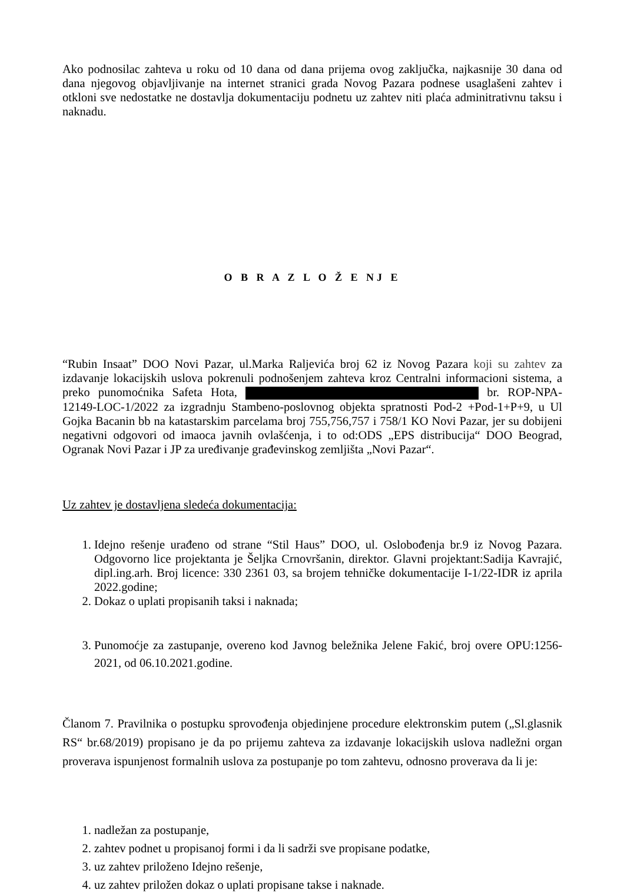Ako podnosilac zahteva u roku od 10 dana od dana prijema ovog zaključka, najkasnije 30 dana od dana njegovog objavljivanje na internet stranici grada Novog Pazara podnese usaglašeni zahtev i otkloni sve nedostatke ne dostavlja dokumentaciju podnetu uz zahtev niti plaća adminitrativnu taksu i naknadu.
O B R A Z L O Ž E NJ E
“Rubin Insaat” DOO Novi Pazar, ul.Marka Raljevića broj 62 iz Novog Pazara koji su zahtev za izdavanje lokacijskih uslova pokrenuli podnošenjem zahteva kroz Centralni informacioni sistema, a preko punomoćnika Safeta Hota, br. ROP-NPA-12149-LOC-1/2022 za izgradnju Stambeno-poslovnog objekta spratnosti Pod-2 +Pod-1+P+9, u Ul Gojka Bacanin bb na katastarskim parcelama broj 755,756,757 i 758/1 KO Novi Pazar, jer su dobijeni negativni odgovori od imaoca javnih ovlašćenja, i to od:ODS „EPS distribucija“ DOO Beograd, Ogranak Novi Pazar i JP za uređivanje građevinskog zemljišta „Novi Pazar“.
Uz zahtev je dostavljena sledeća dokumentacija:
1. Idejno rešenje urađeno od strane “Stil Haus” DOO, ul. Oslobođenja br.9 iz Novog Pazara. Odgovorno lice projektanta je Šeljka Crnovršanin, direktor. Glavni projektant:Sadija Kavrajić, dipl.ing.arh. Broj licence: 330 2361 03, sa brojem tehničke dokumentacije I-1/22-IDR iz aprila 2022.godine;
2. Dokaz o uplati propisanih taksi i naknada;
3. Punomoćje za zastupanje, overeno kod Javnog beležnika Jelene Fakić, broj overe OPU:1256-2021, od 06.10.2021.godine.
Članom 7. Pravilnika o postupku sprovođenja objedinjene procedure elektronskim putem („Sl.glasnik RS“ br.68/2019) propisano je da po prijemu zahteva za izdavanje lokacijskih uslova nadležni organ proverava ispunjenost formalnih uslova za postupanje po tom zahtevu, odnosno proverava da li je:
1. nadležan za postupanje,
2. zahtev podnet u propisanoj formi i da li sadrži sve propisane podatke,
3. uz zahtev priloženo Idejno rešenje,
4. uz zahtev priložen dokaz o uplati propisane takse i naknade.